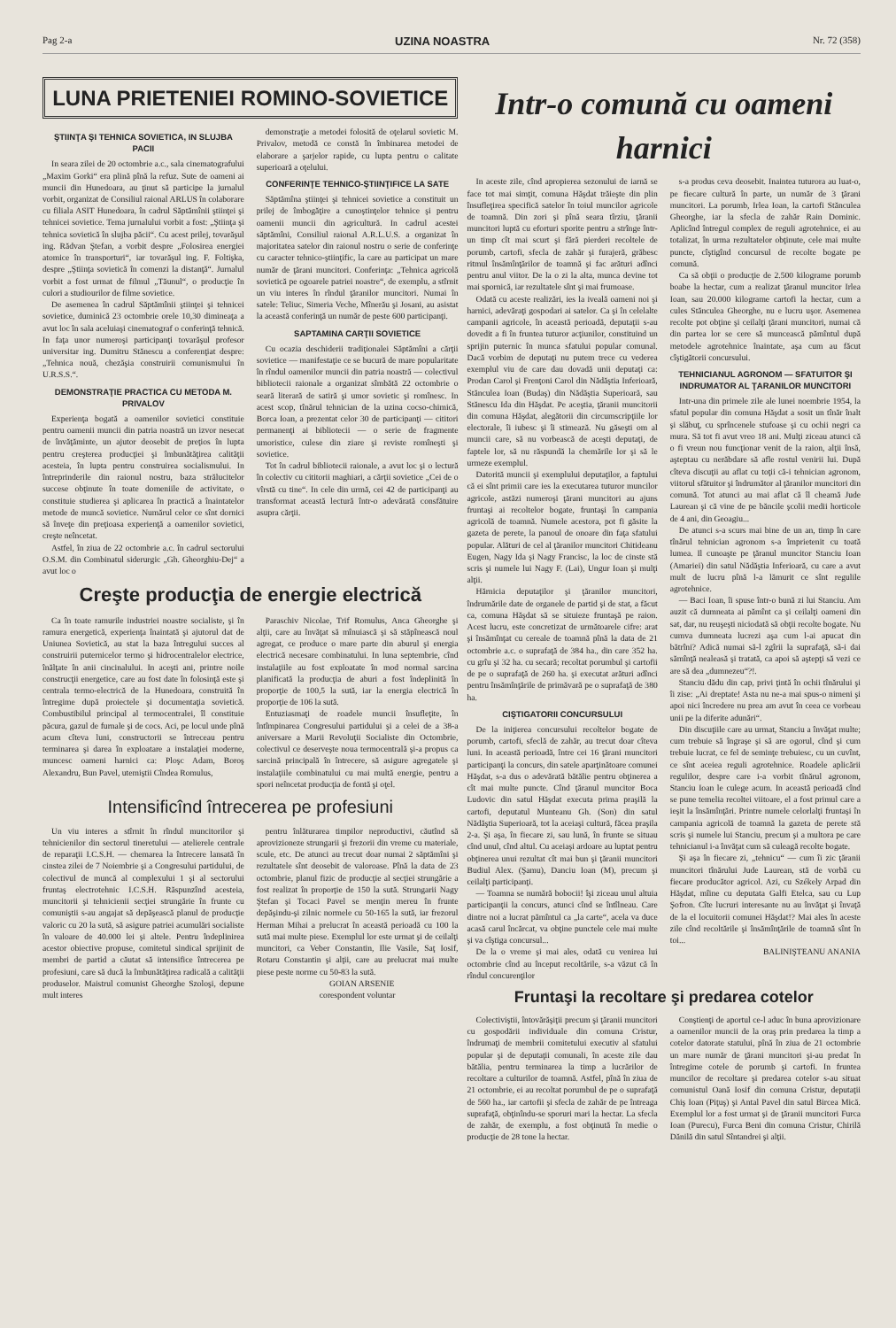Pag 2-a UZINA NOASTRA Nr. 72 (358)
LUNA PRIETENIEI ROMINO-SOVIETICE
ŞTIINŢA ŞI TEHNICA SOVIETICA, IN SLUJBA PACII
In seara zilei de 20 octombrie a.c., sala cinematografului „Maxim Gorki“ era plină pînă la refuz. Sute de oameni ai muncii din Hunedoara, au ţinut să participe la jurnalul vorbit, organizat de Consiliul raional ARLUS în colaborare cu filiala ASIT Hunedoara, în cadrul Săptămînii ştiinţei şi tehnicei sovietice. Tema jurnalului vorbit a fost: „Ştiinţa şi tehnica sovietică în slujba păcii“. Cu acest prilej, tovarăşul ing. Rădvan Ştefan, a vorbit despre „Folosirea energiei atomice în transporturi“, iar tovarăşul ing. F. Foltişka, despre „Ştiinţa sovietică în comenzi la distanţă“. Jurnalul vorbit a fost urmat de filmul „Tăunul“, o producţie în culori a studiourilor de filme sovietice.
De asemenea în cadrul Săptămînii ştiinţei şi tehnicei sovietice, duminică 23 octombrie orele 10,30 dimineaţa a avut loc în sala aceluiaşi cinematograf o conferinţă tehnică. In faţa unor numeroşi participanţi tovarăşul profesor universitar ing. Dumitru Stănescu a conferenţiat despre: „Tehnica nouă, chezăşia construirii comunismului în U.R.S.S.“.
DEMONSTRAŢIE PRACTICA CU METODA M. PRIVALOV
Experienţa bogată a oamenilor sovietici constituie pentru oamenii muncii din patria noastră un izvor nesecat de învăţăminte, un ajutor deosebit de preţios în lupta pentru creşterea producţiei şi îmbunătăţirea calităţii acesteia, în lupta pentru construirea socialismului. In întreprinderile din raionul nostru, baza strălucitelor succese obţinute în toate domeniile de activitate, o constituie studierea şi aplicarea în practică a înaintatelor metode de muncă sovietice. Numărul celor ce sînt dornici să înveţe din preţioasa experienţă a oamenilor sovietici, creşte neîncetat.
Astfel, în ziua de 22 octombrie a.c. în cadrul sectorului O.S.M. din Combinatul siderurgic „Gh. Gheorghiu-Dej“ a avut loc o
demonstraţie a metodei folosită de oţelarul sovietic M. Privalov, metodă ce constă în îmbinarea metodei de elaborare a şarjelor rapide, cu lupta pentru o calitate superioară a oţelului.
CONFERINŢE TEHNICO-ŞTIINŢIFICE LA SATE
Săptămîna ştiinţei şi tehnicei sovietice a constituit un prilej de îmbogăţire a cunoştinţelor tehnice şi pentru oamenii muncii din agricultură. In cadrul acestei săptămîni, Consiliul raional A.R.L.U.S. a organizat în majoritatea satelor din raionul nostru o serie de conferinţe cu caracter tehnico-ştiinţific, la care au participat un mare număr de ţărani muncitori. Conferinţa: „Tehnica agricolă sovietică pe ogoarele patriei noastre“, de exemplu, a stîrnit un viu interes în rîndul ţăranilor muncitori. Numai în satele: Teliuc, Simeria Veche, Mînerău şi Josani, au asistat la această conferinţă un număr de peste 600 participanţi.
SAPTAMINA CARŢII SOVIETICE
Cu ocazia deschiderii tradiţionalei Săptămîni a cărţii sovietice — manifestaţie ce se bucură de mare popularitate în rîndul oamenilor muncii din patria noastră — colectivul bibliotecii raionale a organizat sîmbătă 22 octombrie o seară literară de satiră şi umor sovietic şi romînesc. In acest scop, tînărul tehnician de la uzina cocso-chimică, Borca Ioan, a prezentat celor 30 de participanţi — cititori permanenţi ai bibliotecii — o serie de fragmente umoristice, culese din ziare şi reviste romîneşti şi sovietice.
Tot în cadrul bibliotecii raionale, a avut loc şi o lectură în colectiv cu cititorii maghiari, a cărţii sovietice „Cei de o vîrstă cu tine“. In cele din urmă, cei 42 de participanţi au transformat această lectură într-o adevărată consfătuire asupra cărţii.
Creşte producţia de energie electrică
Ca în toate ramurile industriei noastre socialiste, şi în ramura energetică, experienţa înaintată şi ajutorul dat de Uniunea Sovietică, au stat la baza întregului succes al construirii puternicelor termo şi hidrocentralelor electrice, înălţate în anii cincinalului. In aceşti ani, printre noile construcţii energetice, care au fost date în folosinţă este şi centrala termo-electrică de la Hunedoara, construită în întregime după proiectele şi documentaţia sovietică. Combustibilul principal al termocentralei, îl constituie păcura, gazul de furnale şi de cocs. Aci, pe locul unde pînă acum cîteva luni, constructorii se întreceau pentru terminarea şi darea în exploatare a instalaţiei moderne, muncesc oameni harnici ca: Ploşc Adam, Boroş Alexandru, Bun Pavel, utemiştii Cîndea Romulus,
Paraschiv Nicolae, Trif Romulus, Anca Gheorghe şi alţii, care au învăţat să mînuiască şi să stăpînească noul agregat, ce produce o mare parte din aburul şi energia electrică necesare combinatului. In luna septembrie, cînd instalaţiile au fost exploatate în mod normal sarcina planificată la producţia de aburi a fost îndeplinită în proporţie de 100,5 la sută, iar la energia electrică în proporţie de 106 la sută.
Entuziasmaţi de roadele muncii însufleţite, în întîmpinarea Congresului partidului şi a celei de a 38-a aniversare a Marii Revoluţii Socialiste din Octombrie, colectivul ce deserveşte noua termocentrală şi-a propus ca sarcină principală în întrecere, să asigure agregatele şi instalaţiile combinatului cu mai multă energie, pentru a spori neîncetat producţia de fontă şi oţel.
Intensificînd întrecerea pe profesiuni
Un viu interes a stîrnit în rîndul muncitorilor şi tehnicienilor din sectorul tineretului — atelierele centrale de reparaţii I.C.S.H. — chemarea la întrecere lansată în cinstea zilei de 7 Noiembrie şi a Congresului partidului, de colectivul de muncă al complexului 1 şi al sectorului fruntaş electrotehnic I.C.S.H. Răspunzînd acesteia, muncitorii şi tehnicienii secţiei strungărie în frunte cu comuniştii s-au angajat să depăşească planul de producţie valoric cu 20 la sută, să asigure patriei acumulări socialiste în valoare de 40.000 lei şi altele. Pentru îndeplinirea acestor obiective propuse, comitetul sindical sprijinit de membri de partid a căutat să intensifice întrecerea pe profesiuni, care să ducă la îmbunătăţirea radicală a calităţii produselor. Maistrul comunist Gheorghe Szoloşi, depune mult interes
pentru înlăturarea timpilor neproductivi, căutînd să aprovizioneze strungarii şi frezorii din vreme cu materiale, scule, etc. De atunci au trecut doar numai 2 săptămîni şi rezultatele sînt deosebit de valoroase. Pînă la data de 23 octombrie, planul fizic de producţie al secţiei strungărie a fost realizat în proporţie de 150 la sută. Strungarii Nagy Ştefan şi Tocaci Pavel se menţin mereu în frunte depăşindu-şi zilnic normele cu 50-165 la sută, iar frezorul Herman Mihai a prelucrat în această perioadă cu 100 la sută mai multe piese. Exemplul lor este urmat şi de ceilalţi muncitori, ca Veber Constantin, Ilie Vasile, Saţ Iosif, Rotaru Constantin şi alţii, care au prelucrat mai multe piese peste norme cu 50-83 la sută.
GOIAN ARSENIE
corespondent voluntar
Intr-o comună cu oameni harnici
In aceste zile, cînd apropierea sezonului de iarnă se face tot mai simţit, comuna Hăşdat trăieşte din plin însufleţirea specifică satelor în toiul muncilor agricole de toamnă. Din zori şi pînă seara tîrziu, ţăranii muncitori luptă cu eforturi sporite pentru a strînge într-un timp cît mai scurt şi fără pierderi recoltele de porumb, cartofi, sfecla de zahăr şi furajeră, grăbesc ritmul însămînţărilor de toamnă şi fac arături adînci pentru anul viitor. De la o zi la alta, munca devine tot mai spornică, iar rezultatele sînt şi mai frumoase.
Odată cu aceste realizări, ies la iveală oameni noi şi harnici, adevăraţi gospodari ai satelor. Ca şi în celelalte campanii agricole, în această perioadă, deputaţii s-au dovedit a fi în fruntea tuturor acţiunilor, constituind un sprijin puternic în munca sfatului popular comunal. Dacă vorbim de deputaţi nu putem trece cu vederea exemplul viu de care dau dovadă unii deputaţi ca: Prodan Carol şi Frenţoni Carol din Nădăştia Inferioară, Stănculea Ioan (Budaş) din Nădăştia Superioară, sau Stănescu Ida din Hăşdat. Pe aceştia, ţăranii muncitorii din comuna Hăşdat, alegătorii din circumscripţiile lor electorale, îi iubesc şi îi stimează. Nu găseşti om al muncii care, să nu vorbească de aceşti deputaţi, de faptele lor, să nu răspundă la chemările lor şi să le urmeze exemplul.
Datorită muncii şi exemplului deputaţilor, a faptului că ei sînt primii care ies la executarea tuturor muncilor agricole, astăzi numeroşi ţărani muncitori au ajuns fruntaşi ai recoltelor bogate, fruntaşi în campania agricolă de toamnă. Numele acestora, pot fi găsite la gazeta de perete, la panoul de onoare din faţa sfatului popular. Alături de cel al ţăranilor muncitori Chitideanu Eugen, Nagy Ida şi Nagy Francisc, la loc de cinste stă scris şi numele lui Nagy F. (Lai), Ungur Ioan şi mulţi alţii.
Hărnicia deputaţilor şi ţăranilor muncitori, îndrumările date de organele de partid şi de stat, a făcut ca, comuna Hăşdat să se situieze fruntaşă pe raion. Acest lucru, este concretizat de următoarele cifre: arat şi însămînţat cu cereale de toamnă pînă la data de 21 octombrie a.c. o suprafaţă de 384 ha., din care 352 ha. cu grîu şi 32 ha. cu secară; recoltat porumbul şi cartofii de pe o suprafaţă de 260 ha. şi executat arături adînci pentru însămînţările de primăvară pe o suprafaţă de 380 ha.
CIŞTIGATORII CONCURSULUI
De la iniţierea concursului recoltelor bogate de porumb, cartofi, sfeclă de zahăr, au trecut doar cîteva luni. In această perioadă, între cei 16 ţărani muncitori participanţi la concurs, din satele aparţinătoare comunei Hăşdat, s-a dus o adevărată bătălie pentru obţinerea a cît mai multe puncte. Cînd ţăranul muncitor Boca Ludovic din satul Hăşdat executa prima praşilă la cartofi, deputatul Munteanu Gh. (Son) din satul Nădăştia Superioară, tot la aceiaşi cultură, făcea praşila 2-a. Şi aşa, în fiecare zi, sau lună, în frunte se situau cînd unul, cînd altul. Cu aceiaşi ardoare au luptat pentru obţinerea unui rezultat cît mai bun şi ţăranii muncitori Budiul Alex. (Şamu), Danciu Ioan (M), precum şi ceilalţi participanţi.
— Toamna se numără bobocii! îşi ziceau unul altuia participanţii la concurs, atunci cînd se întîlneau. Care dintre noi a lucrat pămîntul ca „la carte“, acela va duce acasă carul încărcat, va obţine punctele cele mai multe şi va cîştiga concursul...
De la o vreme şi mai ales, odată cu venirea lui octombrie cînd au început recoltările, s-a văzut că în rîndul concurenţilor
s-a produs ceva deosebit. Inaintea tuturora au luat-o, pe fiecare cultură în parte, un număr de 3 ţărani muncitori. La porumb, Irlea Ioan, la cartofi Stănculea Gheorghe, iar la sfecla de zahăr Rain Dominic. Aplicînd întregul complex de reguli agrotehnice, ei au totalizat, în urma rezultatelor obţinute, cele mai multe puncte, cîştigînd concursul de recolte bogate pe comună.
Ca să obţii o producţie de 2.500 kilograme porumb boabe la hectar, cum a realizat ţăranul muncitor Irlea Ioan, sau 20.000 kilograme cartofi la hectar, cum a cules Stănculea Gheorghe, nu e lucru uşor. Asemenea recolte pot obţine şi ceilalţi ţărani muncitori, numai că din partea lor se cere să muncească pămîntul după metodele agrotehnice înaintate, aşa cum au făcut cîştigătorii concursului.
TEHNICIANUL AGRONOM — SFATUITOR ŞI INDRUMATOR AL ŢARANILOR MUNCITORI
Intr-una din primele zile ale lunei noembrie 1954, la sfatul popular din comuna Hăşdat a sosit un tînăr înalt şi slăbuţ, cu sprîncenele stufoase şi cu ochii negri ca mura. Să tot fi avut vreo 18 ani. Mulţi ziceau atunci că o fi vreun nou funcţionar venit de la raion, alţii însă, aşteptau cu nerăbdare să afle rostul venirii lui. După cîteva discuţii au aflat cu toţii că-i tehnician agronom, viitorul sfătuitor şi îndrumător al ţăranilor muncitori din comună. Tot atunci au mai aflat că îl cheamă Jude Laurean şi că vine de pe băncile şcolii medii horticole de 4 ani, din Geoagiu...
De atunci s-a scurs mai bine de un an, timp în care tînărul tehnician agronom s-a împrietenit cu toată lumea. Il cunoaşte pe ţăranul muncitor Stanciu Ioan (Amariei) din satul Nădăştia Inferioară, cu care a avut mult de lucru pînă l-a lămurit ce sînt regulile agrotehnice.
— Baci Ioan, îi spuse într-o bună zi lui Stanciu. Am auzit că dumneata ai pămînt ca şi ceilalţi oameni din sat, dar, nu reuşeşti niciodată să obţii recolte bogate. Nu cumva dumneata lucrezi aşa cum l-ai apucat din bătrîni? Adică numai să-l zgîrii la suprafaţă, să-i dai sămînţă nealeasă şi tratată, ca apoi să aştepţi să vezi ce are să dea „dumnezeu“?!.
Stanciu dădu din cap, privi ţintă în ochii tînărului şi îi zise: „Ai dreptate! Asta nu ne-a mai spus-o nimeni şi apoi nici încredere nu prea am avut în ceea ce vorbeau unii pe la diferite adunări“.
Din discuţiile care au urmat, Stanciu a învăţat multe; cum trebuie să îngraşe şi să are ogorul, cînd şi cum trebuie lucrat, ce fel de seminţe trebuiesc, cu un cuvînt, ce sînt aceiea reguli agrotehnice. Roadele aplicării regulilor, despre care i-a vorbit tînărul agronom, Stanciu Ioan le culege acum. In această perioadă cînd se pune temelia recoltei viitoare, el a fost primul care a ieşit la însămînţări. Printre numele celorlalţi fruntaşi în campania agricolă de toamnă la gazeta de perete stă scris şi numele lui Stanciu, precum şi a multora pe care tehnicianul i-a învăţat cum să culeagă recolte bogate.
Şi aşa în fiecare zi, „tehnicu“ — cum îi zic ţăranii muncitori tînărului Jude Laurean, stă de vorbă cu fiecare producător agricol. Azi, cu Székely Arpad din Hăşdat, mîine cu deputata Galfi Etelca, sau cu Lup Şofron. Cîte lucruri interesante nu au învăţat şi învaţă de la el locuitorii comunei Hăşdat!? Mai ales în aceste zile cînd recoltările şi însămînţările de toamnă sînt în toi...
BALINIŞTEANU ANANIA
Fruntaşi la recoltare şi predarea cotelor
Colectiviştii, întovărăşiţii precum şi ţăranii muncitori cu gospodării individuale din comuna Cristur, îndrumaţi de membrii comitetului executiv al sfatului popular şi de deputaţii comunali, în aceste zile dau bătălia, pentru terminarea la timp a lucrărilor de recoltare a culturilor de toamnă. Astfel, pînă în ziua de 21 octombrie, ei au recoltat porumbul de pe o suprafaţă de 560 ha., iar cartofii şi sfecla de zahăr de pe întreaga suprafaţă, obţinîndu-se sporuri mari la hectar. La sfecla de zahăr, de exemplu, a fost obţinută în medie o producţie de 28 tone la hectar.
Conştienţi de aportul ce-l aduc în buna aprovizionare a oamenilor muncii de la oraş prin predarea la timp a cotelor datorate statului, pînă în ziua de 21 octombrie un mare număr de ţărani muncitori şi-au predat în întregime cotele de porumb şi cartofi. In fruntea muncilor de recoltare şi predarea cotelor s-au situat comunistul Oană Iosif din comuna Cristur, deputaţii Chiş Ioan (Piţuş) şi Antal Pavel din satul Bircea Mică. Exemplul lor a fost urmat şi de ţăranii muncitori Furca Ioan (Purecu), Furca Beni din comuna Cristur, Chirilă Dănilă din satul Sîntandrei şi alţii.